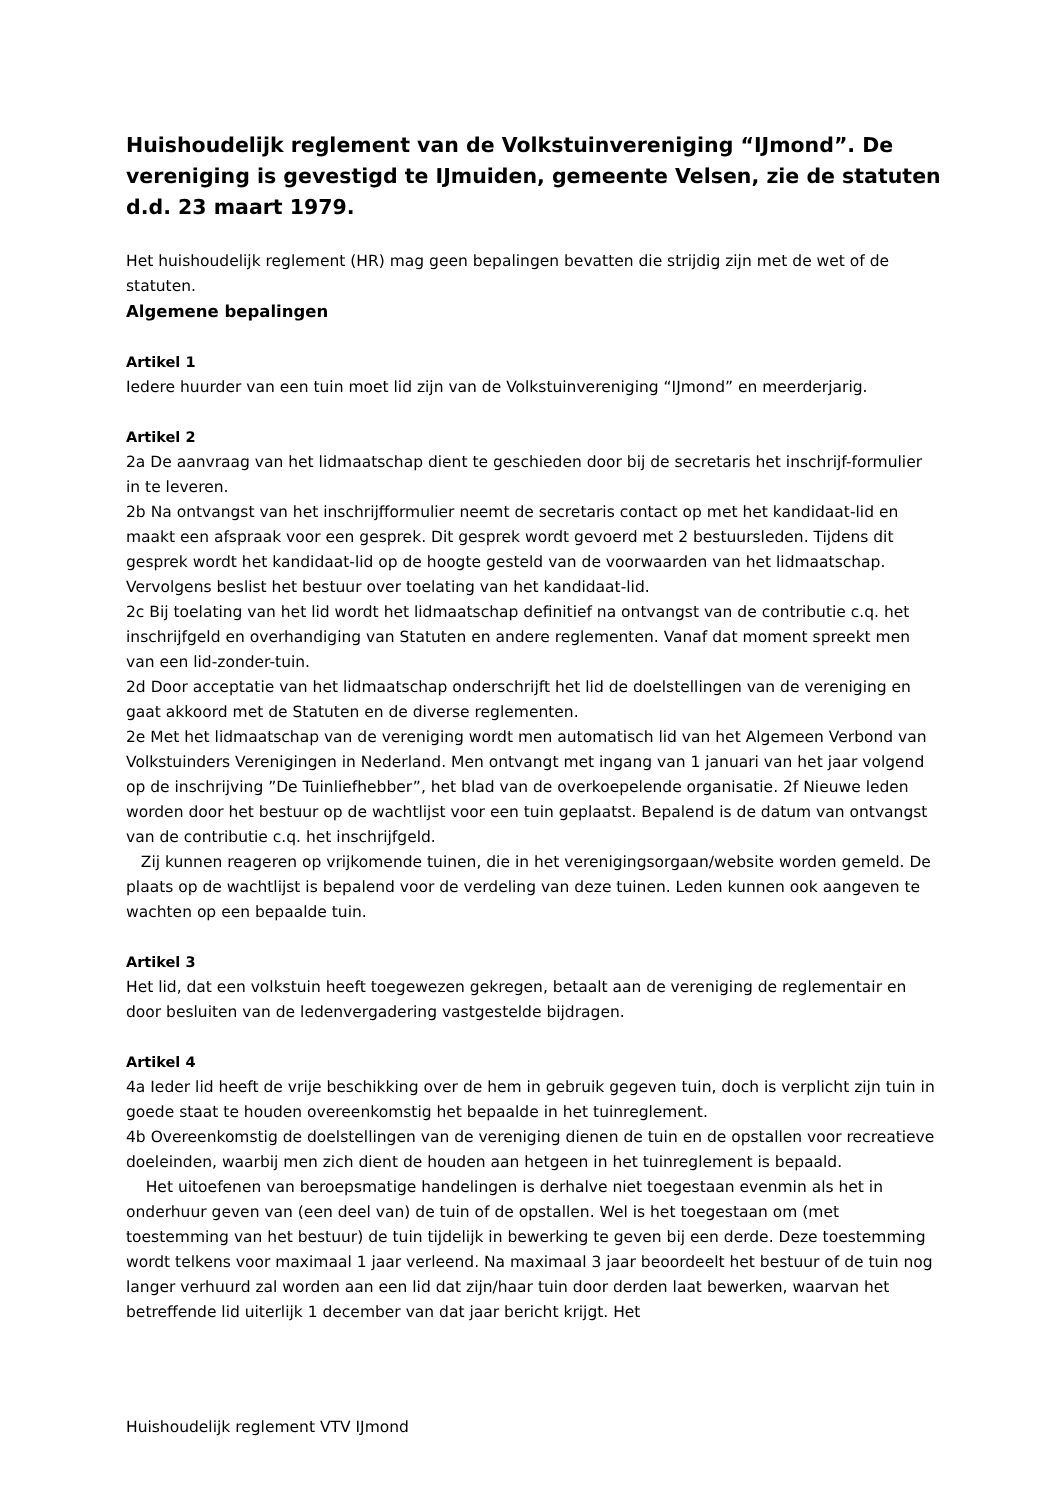Huishoudelijk reglement van de Volkstuinvereniging “IJmond”. De vereniging is gevestigd te IJmuiden, gemeente Velsen, zie de statuten d.d. 23 maart 1979.
Het huishoudelijk reglement (HR) mag geen bepalingen bevatten die strijdig zijn met de wet of de statuten.
Algemene bepalingen
Artikel 1
Iedere huurder van een tuin moet lid zijn van de Volkstuinvereniging “IJmond” en meerderjarig.
Artikel 2
2a De aanvraag van het lidmaatschap dient te geschieden door bij de secretaris het inschrijf-formulier in te leveren.
2b Na ontvangst van het inschrijfformulier neemt de secretaris contact op met het kandidaat-lid en maakt een afspraak voor een gesprek. Dit gesprek wordt gevoerd met 2 bestuursleden. Tijdens dit gesprek wordt het kandidaat-lid op de hoogte gesteld van de voorwaarden van het lidmaatschap. Vervolgens beslist het bestuur over toelating van het kandidaat-lid.
2c Bij toelating van het lid wordt het lidmaatschap definitief na ontvangst van de contributie c.q. het inschrijfgeld en overhandiging van Statuten en andere reglementen. Vanaf dat moment spreekt men van een lid-zonder-tuin.
2d Door acceptatie van het lidmaatschap onderschrijft het lid de doelstellingen van de vereniging en gaat akkoord met de Statuten en de diverse reglementen.
2e Met het lidmaatschap van de vereniging wordt men automatisch lid van het Algemeen Verbond van Volkstuinders Verenigingen in Nederland. Men ontvangt met ingang van 1 januari van het jaar volgend op de inschrijving ”De Tuinliefhebber”, het blad van de overkoepelende organisatie. 2f Nieuwe leden worden door het bestuur op de wachtlijst voor een tuin geplaatst. Bepalend is de datum van ontvangst van de contributie c.q. het inschrijfgeld.
Zij kunnen reageren op vrijkomende tuinen, die in het verenigingsorgaan/website worden gemeld. De plaats op de wachtlijst is bepalend voor de verdeling van deze tuinen. Leden kunnen ook aangeven te wachten op een bepaalde tuin.
Artikel 3
Het lid, dat een volkstuin heeft toegewezen gekregen, betaalt aan de vereniging de reglementair en door besluiten van de ledenvergadering vastgestelde bijdragen.
Artikel 4
4a Ieder lid heeft de vrije beschikking over de hem in gebruik gegeven tuin, doch is verplicht zijn tuin in goede staat te houden overeenkomstig het bepaalde in het tuinreglement.
4b Overeenkomstig de doelstellingen van de vereniging dienen de tuin en de opstallen voor recreatieve doeleinden, waarbij men zich dient de houden aan hetgeen in het tuinreglement is bepaald.
Het uitoefenen van beroepsmatige handelingen is derhalve niet toegestaan evenmin als het in onderhuur geven van (een deel van) de tuin of de opstallen. Wel is het toegestaan om (met toestemming van het bestuur) de tuin tijdelijk in bewerking te geven bij een derde. Deze toestemming wordt telkens voor maximaal 1 jaar verleend. Na maximaal 3 jaar beoordeelt het bestuur of de tuin nog langer verhuurd zal worden aan een lid dat zijn/haar tuin door derden laat bewerken, waarvan het betreffende lid uiterlijk 1 december van dat jaar bericht krijgt. Het
Huishoudelijk reglement VTV IJmond